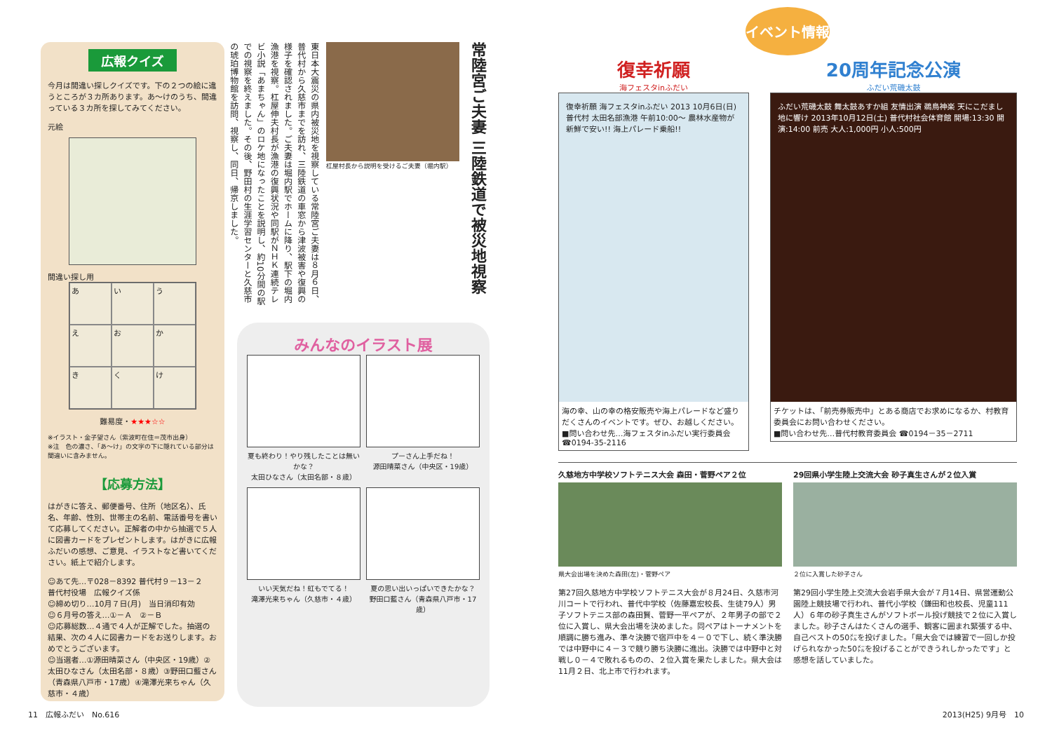広報クイズ
今月は間違い探しクイズです。下の２つの絵に違うところが３カ所あります。あ～けのうち、間違っている３カ所を探してみてください。
元絵
間違い探し用
あ
い
う
え
お
か
き
く
け
難易度・★★★☆☆
※イラスト・金子望さん（紫波町在住＝茂市出身）
※注　色の濃さ、「あ～け」の文字の下に隠れている部分は間違いに含みません。
【応募方法】
はがきに答え、郵便番号、住所（地区名）、氏名、年齢、性別、世帯主の名前、電話番号を書いて応募してください。正解者の中から抽選で５人に図書カードをプレゼントします。はがきに広報ふだいの感想、ご意見、イラストなど書いてください。紙上で紹介します。
☺あて先…〒028－8392 普代村９－13－２　普代村役場　広報クイズ係
☺締め切り…10月７日(月)　当日消印有効
☺６月号の答え…①－Ａ　②－Ｂ
☺応募総数…４通で４人が正解でした。抽選の結果、次の４人に図書カードをお送りします。おめでとうございます。
☺当選者…①源田晴菜さん（中央区・19歳）②太田ひなさん（太田名部・８歳）③野田口藍さん（青森県八戸市・17歳）④滝澤光来ちゃん（久慈市・４歳）
常陸宮ご夫妻 三陸鉄道で被災地視察
杠屋村長から説明を受けるご夫妻（堀内駅）
東日本大震災の県内被災地を視察している常陸宮ご夫妻は８月６日、普代村から久慈市までを訪れ、三陸鉄道の車窓から津波被害や復興の様子を確認されました。ご夫妻は堀内駅でホームに降り、駅下の堀内漁港を視察。杠屋伸夫村長が漁港の復興状況や同駅がＮＨＫ連続テレビ小説「あまちゃん」のロケ地になったことを説明し、約10分間の駅での視察を終えました。その後、野田村の生涯学習センターと久慈市の琥珀博物館を訪問、視察し、同日、帰京しました。
みんなのイラスト展
夏も終わり！やり残したことは無いかな？
太田ひなさん（太田名部・８歳）
プーさん上手だね！
源田晴菜さん（中央区・19歳）
いい天気だね！虹もでてる！
滝澤光来ちゃん（久慈市・４歳）
夏の思い出いっぱいできたかな？
野田口藍さん（青森県八戸市・17歳）
イベント情報
復幸祈願
海フェスタinふだい
復幸祈願 海フェスタinふだい 2013 10月6日(日) 普代村 太田名部漁港 午前10:00～ 農林水産物が新鮮で安い!! 海上パレード乗船!!
海の幸、山の幸の格安販売や海上パレードなど盛りだくさんのイベントです。ぜひ、お越しください。
■問い合わせ先…海フェスタinふだい実行委員会 ☎0194-35-2116
20周年記念公演
ふだい荒磯太鼓
ふだい荒磯太鼓 舞太鼓あすか組 友情出演 鵜鳥神楽 天にこだまし地に響け 2013年10月12日(土) 普代村社会体育館 開場:13:30 開演:14:00 前売 大人:1,000円 小人:500円
チケットは、「前売券販売中」とある商店でお求めになるか、村教育委員会にお問い合わせください。
■問い合わせ先…普代村教育委員会 ☎0194－35－2711
久慈地方中学校ソフトテニス大会 森田・菅野ペア２位
県大会出場を決めた森田(左)・菅野ペア
第27回久慈地方中学校ソフトテニス大会が８月24日、久慈市河川コートで行われ、普代中学校（佐藤嘉宏校長、生徒79人）男子ソフトテニス部の森田賢、菅野一平ペアが、２年男子の部で２位に入賞し、県大会出場を決めました。同ペアはトーナメントを順調に勝ち進み、準々決勝で宿戸中を４－０で下し、続く準決勝では中野中に４－３で競り勝ち決勝に進出。決勝では中野中と対戦し０－４で敗れるものの、２位入賞を果たしました。県大会は11月２日、北上市で行われます。
29回県小学生陸上交流大会 砂子真生さんが２位入賞
２位に入賞した砂子さん
第29回小学生陸上交流大会岩手県大会が７月14日、県営運動公園陸上競技場で行われ、普代小学校（鎌田和也校長、児童111人）６年の砂子真生さんがソフトボール投げ競技で２位に入賞しました。砂子さんはたくさんの選手、観客に囲まれ緊張する中、自己ベストの50㍍を投げました。「県大会では練習で一回しか投げられなかった50㍍を投げることができうれしかったです」と感想を話していました。
11　広報ふだい　No.616 2013(H25) 9月号　10